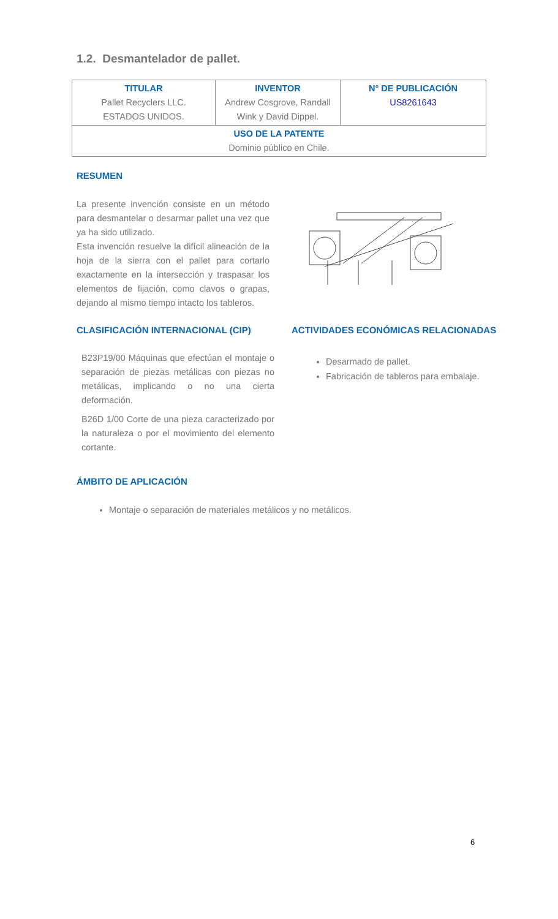1.2. Desmantelador de pallet.
| TITULAR Pallet Recyclers LLC. ESTADOS UNIDOS. | INVENTOR Andrew Cosgrove, Randall Wink y David Dippel. | N° DE PUBLICACIÓN US8261643 |
| USO DE LA PATENTE Dominio público en Chile. | | |
RESUMEN
La presente invención consiste en un método para desmantelar o desarmar pallet una vez que ya ha sido utilizado.
Esta invención resuelve la difícil alineación de la hoja de la sierra con el pallet para cortarlo exactamente en la intersección y traspasar los elementos de fijación, como clavos o grapas, dejando al mismo tiempo intacto los tableros.
CLASIFICACIÓN INTERNACIONAL (CIP)
ACTIVIDADES ECONÓMICAS RELACIONADAS
B23P19/00 Máquinas que efectúan el montaje o separación de piezas metálicas con piezas no metálicas, implicando o no una cierta deformación.
B26D 1/00 Corte de una pieza caracterizado por la naturaleza o por el movimiento del elemento cortante.
Desarmado de pallet.
Fabricación de tableros para embalaje.
ÁMBITO DE APLICACIÓN
Montaje o separación de materiales metálicos y no metálicos.
6